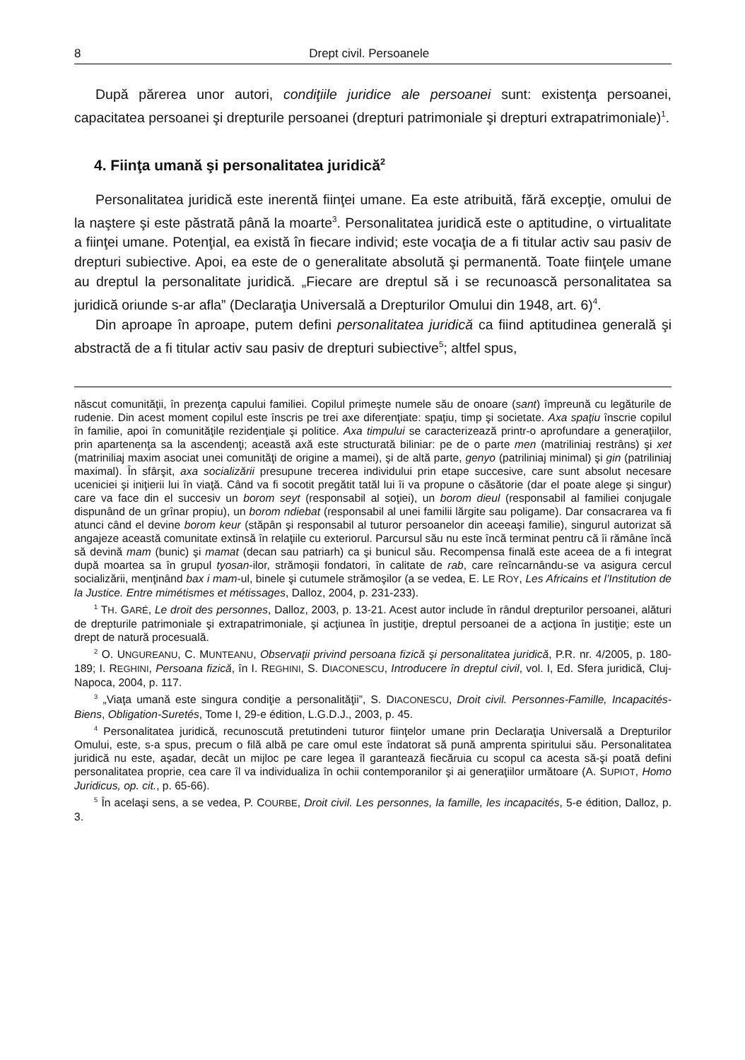8 Drept civil. Persoanele
După părerea unor autori, condiţiile juridice ale persoanei sunt: existenţa persoanei, capacitatea persoanei şi drepturile persoanei (drepturi patrimoniale şi drepturi extrapatrimoniale)<sup>1</sup>.
4. Fiinţa umană şi personalitatea juridică<sup>2</sup>
Personalitatea juridică este inerentă fiinţei umane. Ea este atribuită, fără excepţie, omului de la naştere şi este păstrată până la moarte<sup>3</sup>. Personalitatea juridică este o aptitudine, o virtualitate a fiinţei umane. Potenţial, ea există în fiecare individ; este vocaţia de a fi titular activ sau pasiv de drepturi subiective. Apoi, ea este de o generalitate absolută şi permanentă. Toate fiinţele umane au dreptul la personalitate juridică. „Fiecare are dreptul să i se recunoască personalitatea sa juridică oriunde s-ar afla” (Declaraţia Universală a Drepturilor Omului din 1948, art. 6)<sup>4</sup>.
Din aproape în aproape, putem defini personalitatea juridică ca fiind aptitudinea generală şi abstractă de a fi titular activ sau pasiv de drepturi subiective<sup>5</sup>; altfel spus,
născut comunităţii, în prezenţa capului familiei. Copilul primeşte numele său de onoare (sant) împreună cu legăturile de rudenie. Din acest moment copilul este înscris pe trei axe diferenţiate: spaţiu, timp şi societate. Axa spaţiu înscrie copilul în familie, apoi în comunităţile rezidenţiale şi politice. Axa timpului se caracterizează printr-o aprofundare a generaţiilor, prin apartenenţa sa la ascendenţi; această axă este structurată biliniar: pe de o parte men (matriliniaj restrâns) şi xet (matriniliaj maxim asociat unei comunităţi de origine a mamei), şi de altă parte, genyo (patriliniaj minimal) şi gin (patriliniaj maximal). În sfârşit, axa socializării presupune trecerea individului prin etape succesive, care sunt absolut necesare uceniciei şi iniţierii lui în viaţă. Când va fi socotit pregătit tatăl lui îi va propune o căsătorie (dar el poate alege şi singur) care va face din el succesiv un borom seyt (responsabil al soţiei), un borom dieul (responsabil al familiei conjugale dispunând de un grînar propiu), un borom ndiebat (responsabil al unei familii lărgite sau poligame). Dar consacrarea va fi atunci când el devine borom keur (stăpân şi responsabil al tuturor persoanelor din aceeaşi familie), singurul autorizat să angajeze această comunitate extinsă în relaţiile cu exteriorul. Parcursul său nu este încă terminat pentru că îi rămâne încă să devină mam (bunic) şi mamat (decan sau patriarh) ca şi bunicul său. Recompensa finală este aceea de a fi integrat după moartea sa în grupul tyosan-ilor, strămoşii fondatori, în calitate de rab, care reîncarnându-se va asigura cercul socializării, menţinând bax i mam-ul, binele şi cutumele strămoşilor (a se vedea, E. LE ROY, Les Africains et l’Institution de la Justice. Entre mimétismes et métissages, Dalloz, 2004, p. 231-233).
<sup>1</sup> TH. GARÉ, Le droit des personnes, Dalloz, 2003, p. 13-21. Acest autor include în rândul drepturilor persoanei, alături de drepturile patrimoniale şi extrapatrimoniale, şi acţiunea în justiţie, dreptul persoanei de a acţiona în justiţie; este un drept de natură procesuală.
<sup>2</sup> O. UNGUREANU, C. MUNTEANU, Observaţii privind persoana fizică şi personalitatea juridică, P.R. nr. 4/2005, p. 180-189; I. REGHINI, Persoana fizică, în I. REGHINI, S. DIACONESCU, Introducere în dreptul civil, vol. I, Ed. Sfera juridică, Cluj-Napoca, 2004, p. 117.
<sup>3</sup> „Viaţa umană este singura condiţie a personalităţii”, S. DIACONESCU, Droit civil. Personnes-Famille, Incapacités-Biens, Obligation-Suretés, Tome I, 29-e édition, L.G.D.J., 2003, p. 45.
<sup>4</sup> Personalitatea juridică, recunoscută pretutindeni tuturor fiinţelor umane prin Declaraţia Universală a Drepturilor Omului, este, s-a spus, precum o filă albă pe care omul este îndatorat să pună amprenta spiritului său. Personalitatea juridică nu este, aşadar, decât un mijloc pe care legea îl garantează fiecăruia cu scopul ca acesta să-şi poată defini personalitatea proprie, cea care îl va individualiza în ochii contemporanilor şi ai generaţiilor următoare (A. SUPIOT, Homo Juridicus, op. cit., p. 65-66).
<sup>5</sup> În acelaşi sens, a se vedea, P. COURBE, Droit civil. Les personnes, la famille, les incapacités, 5-e édition, Dalloz, p. 3.